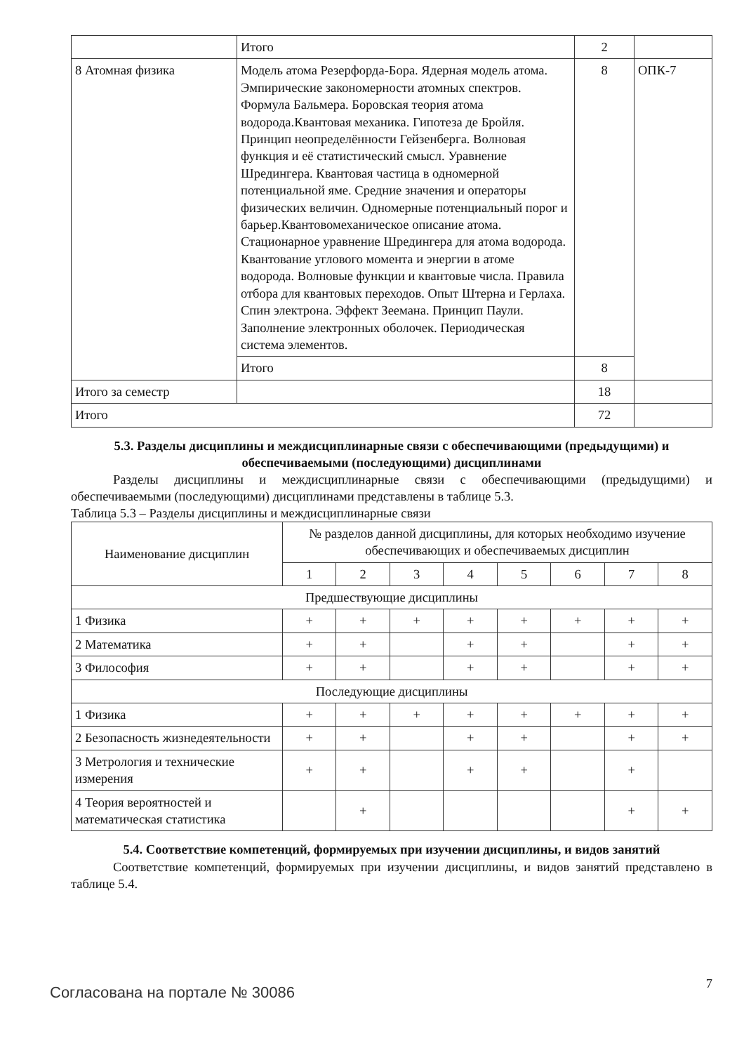| | Итого | 2 | |
| 8 Атомная физика | Модель атома Резерфорда-Бора. Ядерная модель атома. Эмпирические закономерности атомных спектров. Формула Бальмера. Боровская теория атома водорода.Квантовая механика. Гипотеза де Бройля. Принцип неопределённости Гейзенберга. Волновая функция и её статистический смысл. Уравнение Шредингера. Квантовая частица в одномерной потенциальной яме. Средние значения и операторы физических величин. Одномерные потенциальный порог и барьер.Квантовомеханическое описание атома. Стационарное уравнение Шредингера для атома водорода. Квантование углового момента и энергии в атоме водорода. Волновые функции и квантовые числа. Правила отбора для квантовых переходов. Опыт Штерна и Герлаха. Спин электрона. Эффект Зеемана. Принцип Паули. Заполнение электронных оболочек. Периодическая система элементов. | 8 | ОПК-7 |
| | Итого | 8 | |
| Итого за семестр | | 18 | |
| Итого | | 72 | |
5.3. Разделы дисциплины и междисциплинарные связи с обеспечивающими (предыдущими) и обеспечиваемыми (последующими) дисциплинами
Разделы дисциплины и междисциплинарные связи с обеспечивающими (предыдущими) и обеспечиваемыми (последующими) дисциплинами представлены в таблице 5.3.
Таблица 5.3 – Разделы дисциплины и междисциплинарные связи
| Наименование дисциплин | № разделов данной дисциплины, для которых необходимо изучение обеспечивающих и обеспечиваемых дисциплин | | | | | | | |
| --- | --- | --- | --- | --- | --- | --- | --- | --- |
| | 1 | 2 | 3 | 4 | 5 | 6 | 7 | 8 |
| Предшествующие дисциплины | | | | | | | | |
| 1 Физика | + | + | + | + | + | + | + | + |
| 2 Математика | + | + | | + | + | | + | + |
| 3 Философия | + | + | | + | + | | + | + |
| Последующие дисциплины | | | | | | | | |
| 1 Физика | + | + | + | + | + | + | + | + |
| 2 Безопасность жизнедеятельности | + | + | | + | + | | + | + |
| 3 Метрология и технические измерения | + | + | | + | + | | + | |
| 4 Теория вероятностей и математическая статистика | | + | | | | | + | + |
5.4. Соответствие компетенций, формируемых при изучении дисциплины, и видов занятий
Соответствие компетенций, формируемых при изучении дисциплины, и видов занятий представлено в таблице 5.4.
Согласована на портале № 30086
7